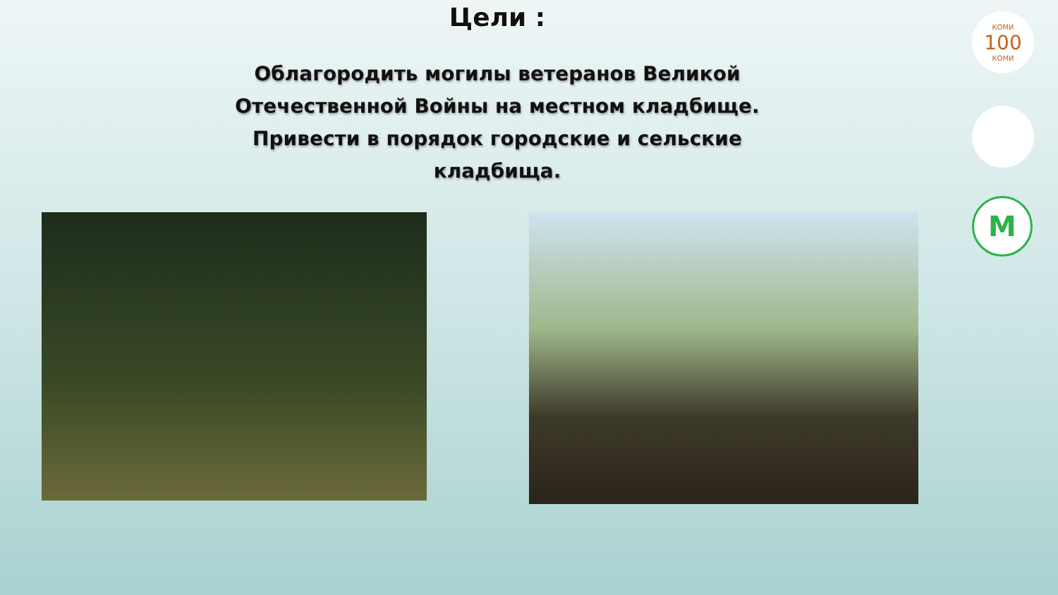Цели :
Облагородить могилы ветеранов Великой Отечественной Войны на местном кладбище. Привести в порядок городские и сельские кладбища.
КОМИ
100
КОМИ
M